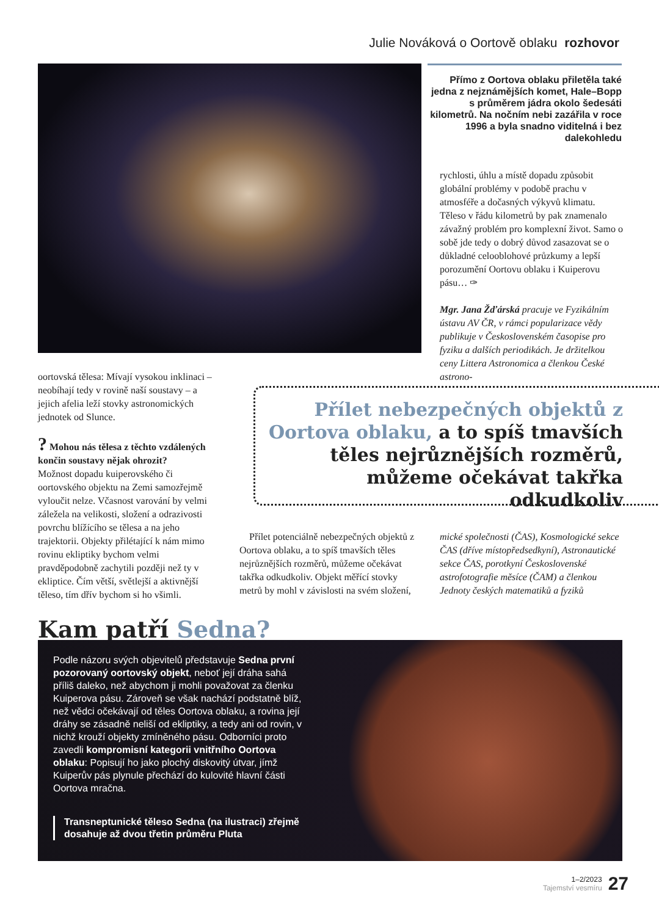Julie Nováková o Oortově oblaku rozhovor
Přímo z Oortova oblaku přiletěla také jedna z nejznámějších komet, Hale–Bopp s průměrem jádra okolo šedesáti kilometrů. Na nočním nebi zazářila v roce 1996 a byla snadno viditelná i bez dalekohledu
rychlosti, úhlu a místě dopadu způsobit globální problémy v podobě prachu v atmosféře a dočasných výkyvů klimatu. Těleso v řádu kilometrů by pak znamenalo závažný problém pro komplexní život. Samo o sobě jde tedy o dobrý důvod zasazovat se o důkladné celooblohové průzkumy a lepší porozumění Oortovu oblaku i Kuiperovu pásu… ✑
Mgr. Jana Žďárská pracuje ve Fyzikálním ústavu AV ČR, v rámci popularizace vědy publikuje v Československém časopise pro fyziku a dalších periodikách. Je držitelkou ceny Littera Astronomica a členkou České astrono-
oortovská tělesa: Mívají vysokou inklinaci – neobíhají tedy v rovině naší soustavy – a jejich afelia leží stovky astronomických jednotek od Slunce.
? Mohou nás tělesa z těchto vzdálených končin soustavy nějak ohrozit?
Možnost dopadu kuiperovského či oortovského objektu na Zemi samozřejmě vyloučit nelze. Včasnost varování by velmi záležela na velikosti, složení a odrazivosti povrchu blížícího se tělesa a na jeho trajektorii. Objekty přilétající k nám mimo rovinu ekliptiky bychom velmi pravděpodobně zachytili později než ty v ekliptice. Čím větší, světlejší a aktivnější těleso, tím dřív bychom si ho všimli.
Přílet nebezpečných objektů z Oortova oblaku, a to spíš tmavších těles nejrůznějších rozměrů, můžeme očekávat takřka odkudkoliv
Přílet potenciálně nebezpečných objektů z Oortova oblaku, a to spíš tmavších těles nejrůznějších rozměrů, můžeme očekávat takřka odkudkoliv. Objekt měřící stovky metrů by mohl v závislosti na svém složení,
mické společnosti (ČAS), Kosmologické sekce ČAS (dříve místopředsedkyní), Astronautické sekce ČAS, porotkyní Československé astrofotografie měsíce (ČAM) a členkou Jednoty českých matematiků a fyziků
Kam patří Sedna?
Podle názoru svých objevitelů představuje Sedna první pozorovaný oortovský objekt, neboť její dráha sahá příliš daleko, než abychom ji mohli považovat za členku Kuiperova pásu. Zároveň se však nachází podstatně blíž, než vědci očekávají od těles Oortova oblaku, a rovina její dráhy se zásadně neliší od ekliptiky, a tedy ani od rovin, v nichž krouží objekty zmíněného pásu. Odborníci proto zavedli kompromisní kategorii vnitřního Oortova oblaku: Popisují ho jako plochý diskovitý útvar, jímž Kuiperův pás plynule přechází do kulovité hlavní části Oortova mračna.
Transneptunické těleso Sedna (na ilustraci) zřejmě dosahuje až dvou třetin průměru Pluta
1–2/2023
Tajemství vesmíru
27